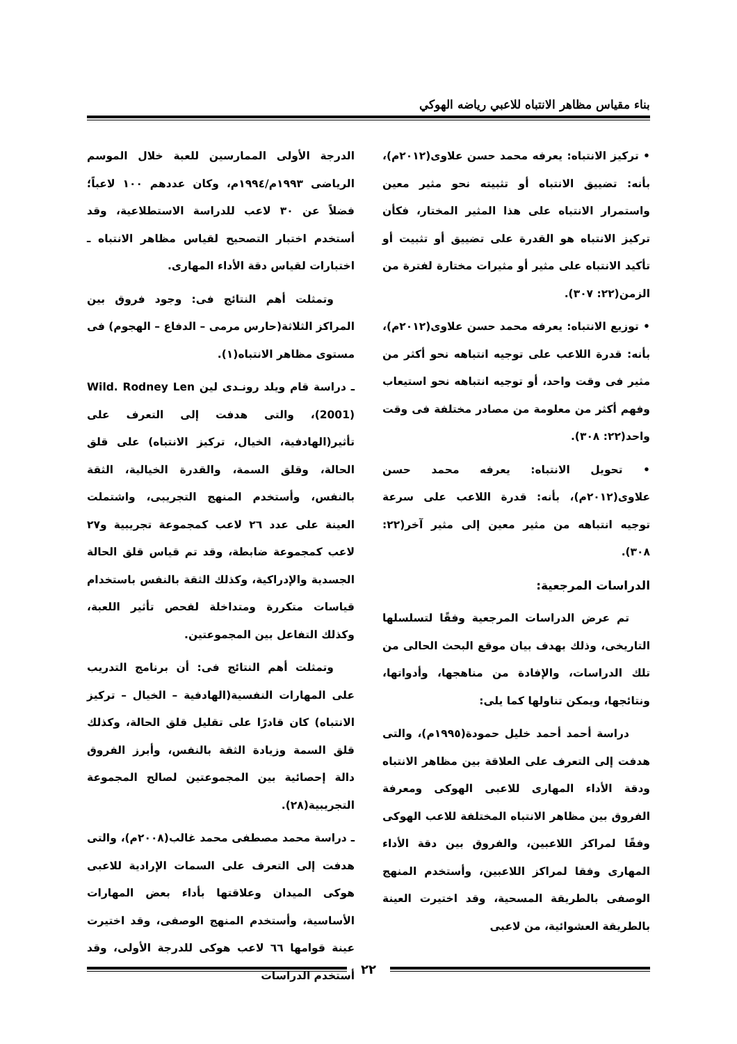بناء مقياس مظاهر الانتباه للاعبي رياضه الهوكي
• تركيز الانتباه: يعرفه محمد حسن علاوى(٢٠١٢م)، بأنه: تضييق الانتباه أو تثبيته نحو مثير معين واستمرار الانتباه على هذا المثير المختار، فكأن تركيز الانتباه هو القدرة على تضييق أو تثبيت أو تأكيد الانتباه على مثير أو مثيرات مختارة لفترة من الزمن(٢٢: ٣٠٧).
• توزيع الانتباه: يعرفه محمد حسن علاوى(٢٠١٢م)، بأنه: قدرة اللاعب على توجيه انتباهه نحو أكثر من مثير فى وقت واحد، أو توجيه انتباهه نحو استيعاب وفهم أكثر من معلومة من مصادر مختلفة فى وقت واحد(٢٢: ٣٠٨).
• تحويل الانتباه: يعرفه محمد حسن علاوى(٢٠١٢م)، بأنه: قدرة اللاعب على سرعة توجيه انتباهه من مثير معين إلى مثير آخر(٢٢: ٣٠٨).
الدراسات المرجعية:
تم عرض الدراسات المرجعية وفقًا لتسلسلها التاريخى، وذلك بهدف بيان موقع البحث الحالى من تلك الدراسات، والإفادة من مناهجها، وأدواتها، ونتائجها، ويمكن تناولها كما يلى:
دراسة أحمد أحمد خليل حمودة(١٩٩٥م)، والتى هدفت إلى التعرف على العلاقة بين مظاهر الانتباه ودقة الأداء المهارى للاعبى الهوكى ومعرفة الفروق بين مظاهر الانتباه المختلفة للاعب الهوكى وفقًا لمراكز اللاعبين، والفروق بين دقة الأداء المهارى وفقا لمراكز اللاعبين، وأستخدم المنهج الوصفى بالطريقة المسحية، وقد اختيرت العينة بالطريقة العشوائية، من لاعبى
الدرجة الأولى الممارسين للعبة خلال الموسم الرياضى ١٩٩٣م/١٩٩٤م، وكان عددهم ١٠٠ لاعباً؛ فضلاً عن ٣٠ لاعب للدراسة الاستطلاعية، وقد أستخدم اختبار التصحيح لقياس مظاهر الانتباه ـ اختبارات لقياس دقة الأداء المهارى.
وتمثلت أهم النتائج فى: وجود فروق بين المراكز الثلاثة(حارس مرمى – الدفاع – الهجوم) فى مستوى مظاهر الانتباه(١).
ـ دراسة قام ويلد رونـدى لين Wild. Rodney Len (2001)، والتى هدفت إلى التعرف على تأثير(الهادفية، الخيال، تركيز الانتباه) على قلق الحالة، وقلق السمة، والقدرة الخيالية، الثقة بالنفس، وأستخدم المنهج التجريبى، واشتملت العينة على عدد ٢٦ لاعب كمجموعة تجريبية و٢٧ لاعب كمجموعة ضابطة، وقد تم قياس قلق الحالة الجسدية والإدراكية، وكذلك الثقة بالنفس باستخدام قياسات متكررة ومتداخلة لفحص تأثير اللعبة، وكذلك التفاعل بين المجموعتين.
وتمثلت أهم النتائج فى: أن برنامج التدريب على المهارات النفسية(الهادفية – الخيال – تركيز الانتباه) كان قادرًا على تقليل قلق الحالة، وكذلك قلق السمة وزيادة الثقة بالنفس، وأبرز الفروق دالة إحصائية بين المجموعتين لصالح المجموعة التجريبية(٢٨).
ـ دراسة محمد مصطفى محمد غالب(٢٠٠٨م)، والتى هدفت إلى التعرف على السمات الإرادية للاعبى هوكى الميدان وعلاقتها بأداء بعض المهارات الأساسية، وأستخدم المنهج الوصفى، وقد اختيرت عينة قوامها ٦٦ لاعب هوكى للدرجة الأولى، وقد أستخدم الدراسات
٢٢